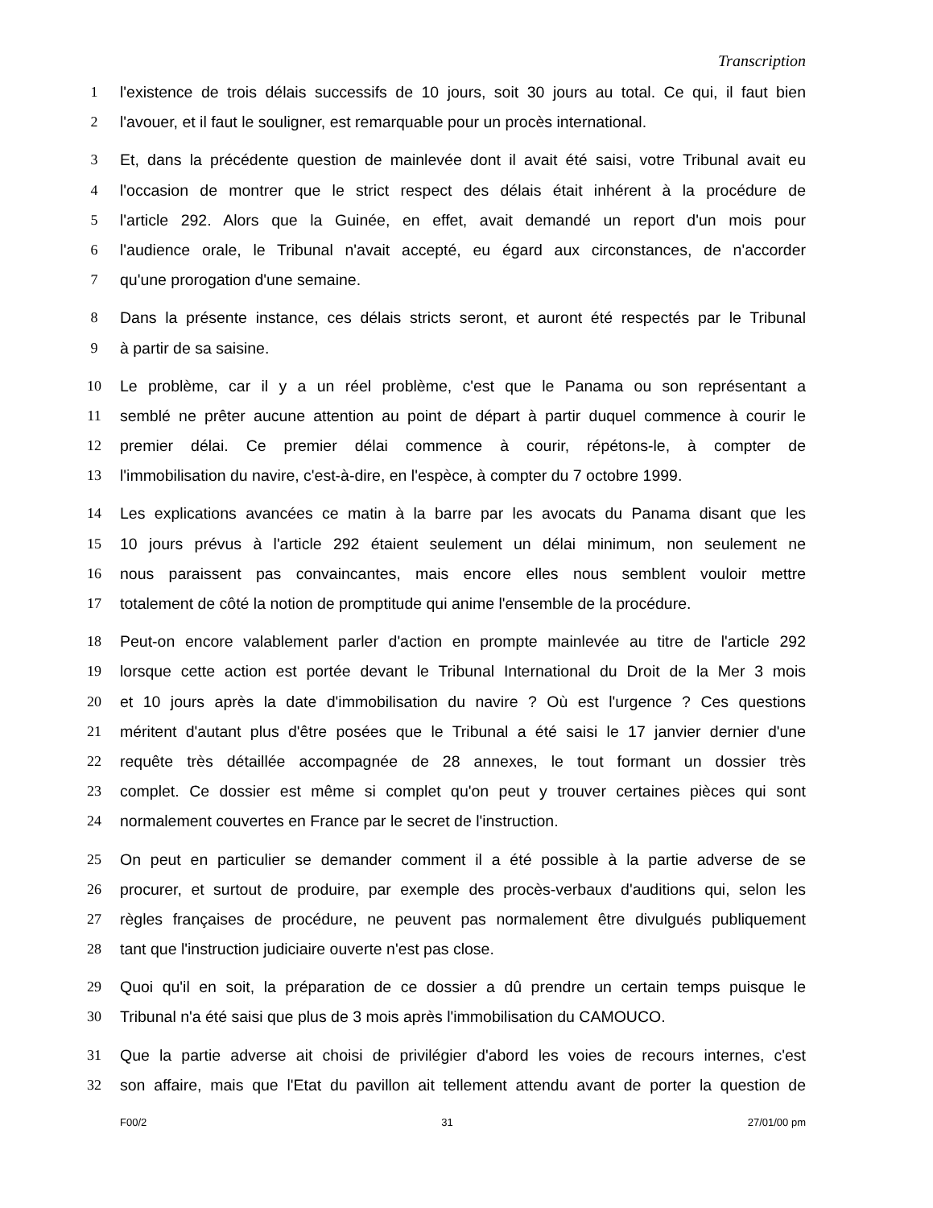Transcription
1 l'existence de trois délais successifs de 10 jours, soit 30 jours au total. Ce qui, il faut bien
2 l'avouer, et il faut le souligner, est remarquable pour un procès international.
3 Et, dans la précédente question de mainlevée dont il avait été saisi, votre Tribunal avait eu
4 l'occasion de montrer que le strict respect des délais était inhérent à la procédure de
5 l'article 292. Alors que la Guinée, en effet, avait demandé un report d'un mois pour
6 l'audience orale, le Tribunal n'avait accepté, eu égard aux circonstances, de n'accorder
7 qu'une prorogation d'une semaine.
8 Dans la présente instance, ces délais stricts seront, et auront été respectés par le Tribunal
9 à partir de sa saisine.
10 Le problème, car il y a un réel problème, c'est que le Panama ou son représentant a
11 semblé ne prêter aucune attention au point de départ à partir duquel commence à courir le
12 premier délai. Ce premier délai commence à courir, répétons-le, à compter de
13 l'immobilisation du navire, c'est-à-dire, en l'espèce, à compter du 7 octobre 1999.
14 Les explications avancées ce matin à la barre par les avocats du Panama disant que les
15 10 jours prévus à l'article 292 étaient seulement un délai minimum, non seulement ne
16 nous paraissent pas convaincantes, mais encore elles nous semblent vouloir mettre
17 totalement de côté la notion de promptitude qui anime l'ensemble de la procédure.
18 Peut-on encore valablement parler d'action en prompte mainlevée au titre de l'article 292
19 lorsque cette action est portée devant le Tribunal International du Droit de la Mer 3 mois
20 et 10 jours après la date d'immobilisation du navire ? Où est l'urgence ? Ces questions
21 méritent d'autant plus d'être posées que le Tribunal a été saisi le 17 janvier dernier d'une
22 requête très détaillée accompagnée de 28 annexes, le tout formant un dossier très
23 complet. Ce dossier est même si complet qu'on peut y trouver certaines pièces qui sont
24 normalement couvertes en France par le secret de l'instruction.
25 On peut en particulier se demander comment il a été possible à la partie adverse de se
26 procurer, et surtout de produire, par exemple des procès-verbaux d'auditions qui, selon les
27 règles françaises de procédure, ne peuvent pas normalement être divulgués publiquement
28 tant que l'instruction judiciaire ouverte n'est pas close.
29 Quoi qu'il en soit, la préparation de ce dossier a dû prendre un certain temps puisque le
30 Tribunal n'a été saisi que plus de 3 mois après l'immobilisation du CAMOUCO.
31 Que la partie adverse ait choisi de privilégier d'abord les voies de recours internes, c'est
32 son affaire, mais que l'Etat du pavillon ait tellement attendu avant de porter la question de
F00/2 31 27/01/00 pm